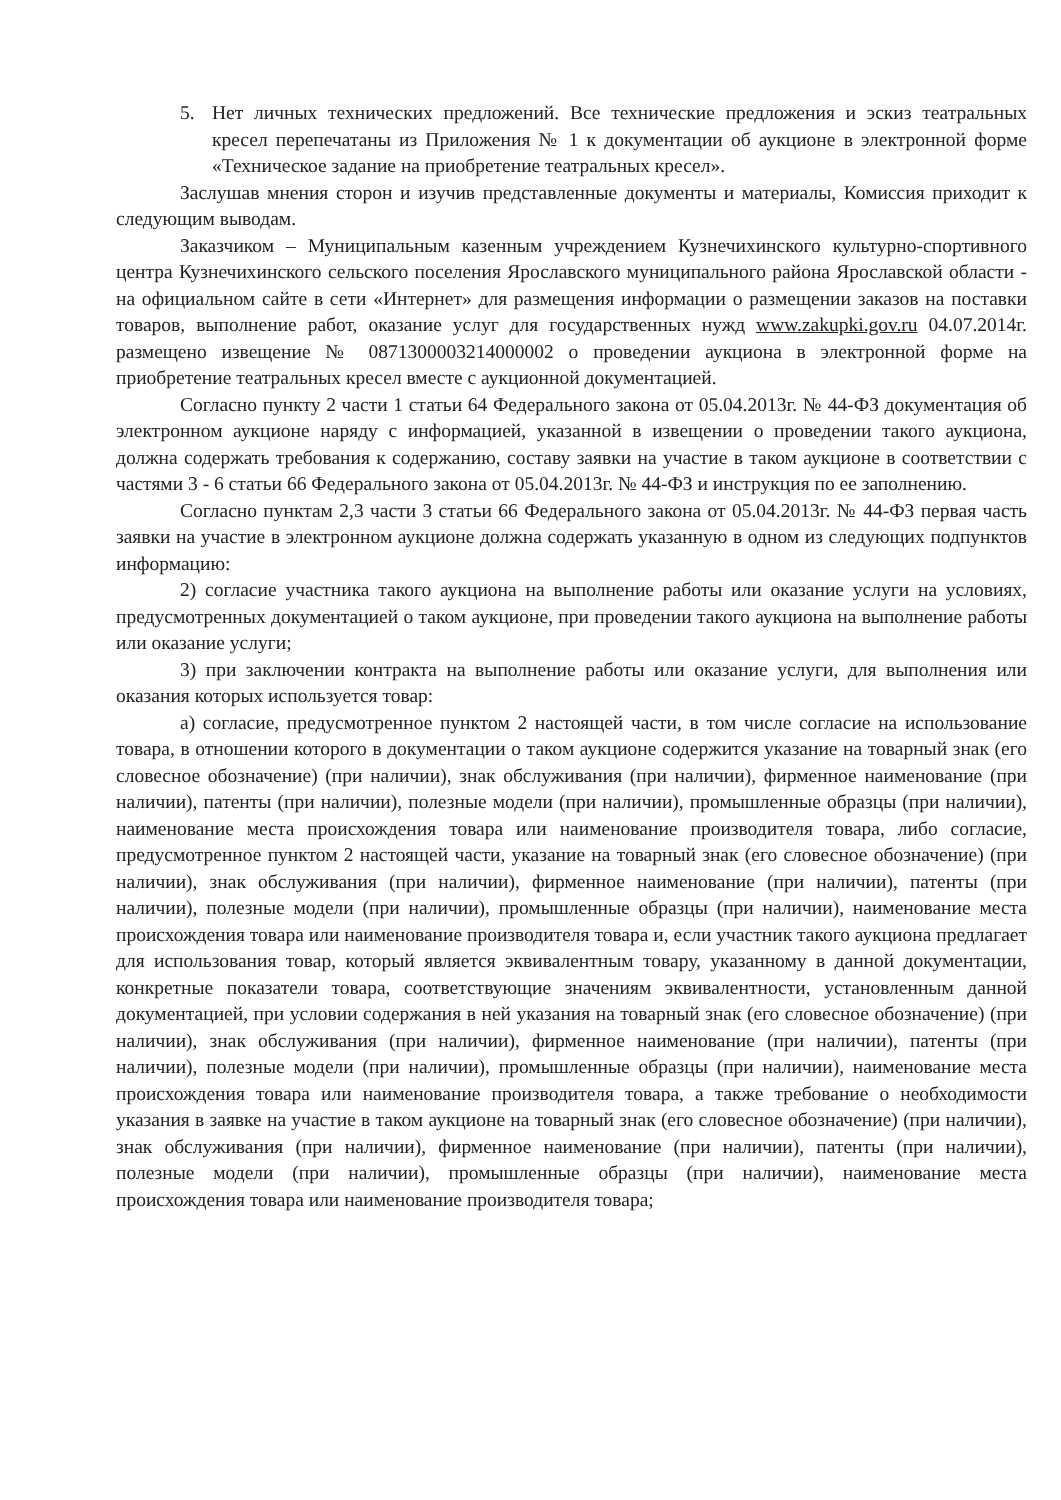5. Нет личных технических предложений. Все технические предложения и эскиз театральных кресел перепечатаны из Приложения № 1 к документации об аукционе в электронной форме «Техническое задание на приобретение театральных кресел».
Заслушав мнения сторон и изучив представленные документы и материалы, Комиссия приходит к следующим выводам.
Заказчиком – Муниципальным казенным учреждением Кузнечихинского культурно-спортивного центра Кузнечихинского сельского поселения Ярославского муниципального района Ярославской области - на официальном сайте в сети «Интернет» для размещения информации о размещении заказов на поставки товаров, выполнение работ, оказание услуг для государственных нужд www.zakupki.gov.ru 04.07.2014г. размещено извещение № 0871300003214000002 о проведении аукциона в электронной форме на приобретение театральных кресел вместе с аукционной документацией.
Согласно пункту 2 части 1 статьи 64 Федерального закона от 05.04.2013г. № 44-ФЗ документация об электронном аукционе наряду с информацией, указанной в извещении о проведении такого аукциона, должна содержать требования к содержанию, составу заявки на участие в таком аукционе в соответствии с частями 3 - 6 статьи 66 Федерального закона от 05.04.2013г. № 44-ФЗ и инструкция по ее заполнению.
Согласно пунктам 2,3 части 3 статьи 66 Федерального закона от 05.04.2013г. № 44-ФЗ первая часть заявки на участие в электронном аукционе должна содержать указанную в одном из следующих подпунктов информацию:
2) согласие участника такого аукциона на выполнение работы или оказание услуги на условиях, предусмотренных документацией о таком аукционе, при проведении такого аукциона на выполнение работы или оказание услуги;
3) при заключении контракта на выполнение работы или оказание услуги, для выполнения или оказания которых используется товар:
а) согласие, предусмотренное пунктом 2 настоящей части, в том числе согласие на использование товара, в отношении которого в документации о таком аукционе содержится указание на товарный знак (его словесное обозначение) (при наличии), знак обслуживания (при наличии), фирменное наименование (при наличии), патенты (при наличии), полезные модели (при наличии), промышленные образцы (при наличии), наименование места происхождения товара или наименование производителя товара, либо согласие, предусмотренное пунктом 2 настоящей части, указание на товарный знак (его словесное обозначение) (при наличии), знак обслуживания (при наличии), фирменное наименование (при наличии), патенты (при наличии), полезные модели (при наличии), промышленные образцы (при наличии), наименование места происхождения товара или наименование производителя товара и, если участник такого аукциона предлагает для использования товар, который является эквивалентным товару, указанному в данной документации, конкретные показатели товара, соответствующие значениям эквивалентности, установленным данной документацией, при условии содержания в ней указания на товарный знак (его словесное обозначение) (при наличии), знак обслуживания (при наличии), фирменное наименование (при наличии), патенты (при наличии), полезные модели (при наличии), промышленные образцы (при наличии), наименование места происхождения товара или наименование производителя товара, а также требование о необходимости указания в заявке на участие в таком аукционе на товарный знак (его словесное обозначение) (при наличии), знак обслуживания (при наличии), фирменное наименование (при наличии), патенты (при наличии), полезные модели (при наличии), промышленные образцы (при наличии), наименование места происхождения товара или наименование производителя товара;